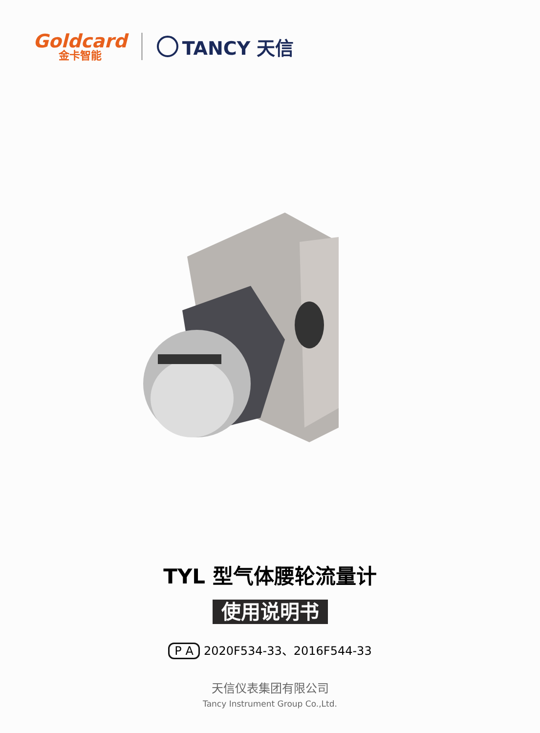Goldcard
金卡智能
TANCY 天信
TYL 型气体腰轮流量计
使用说明书
P A 2020F534-33、2016F544-33
天信仪表集团有限公司
Tancy Instrument Group Co.,Ltd.